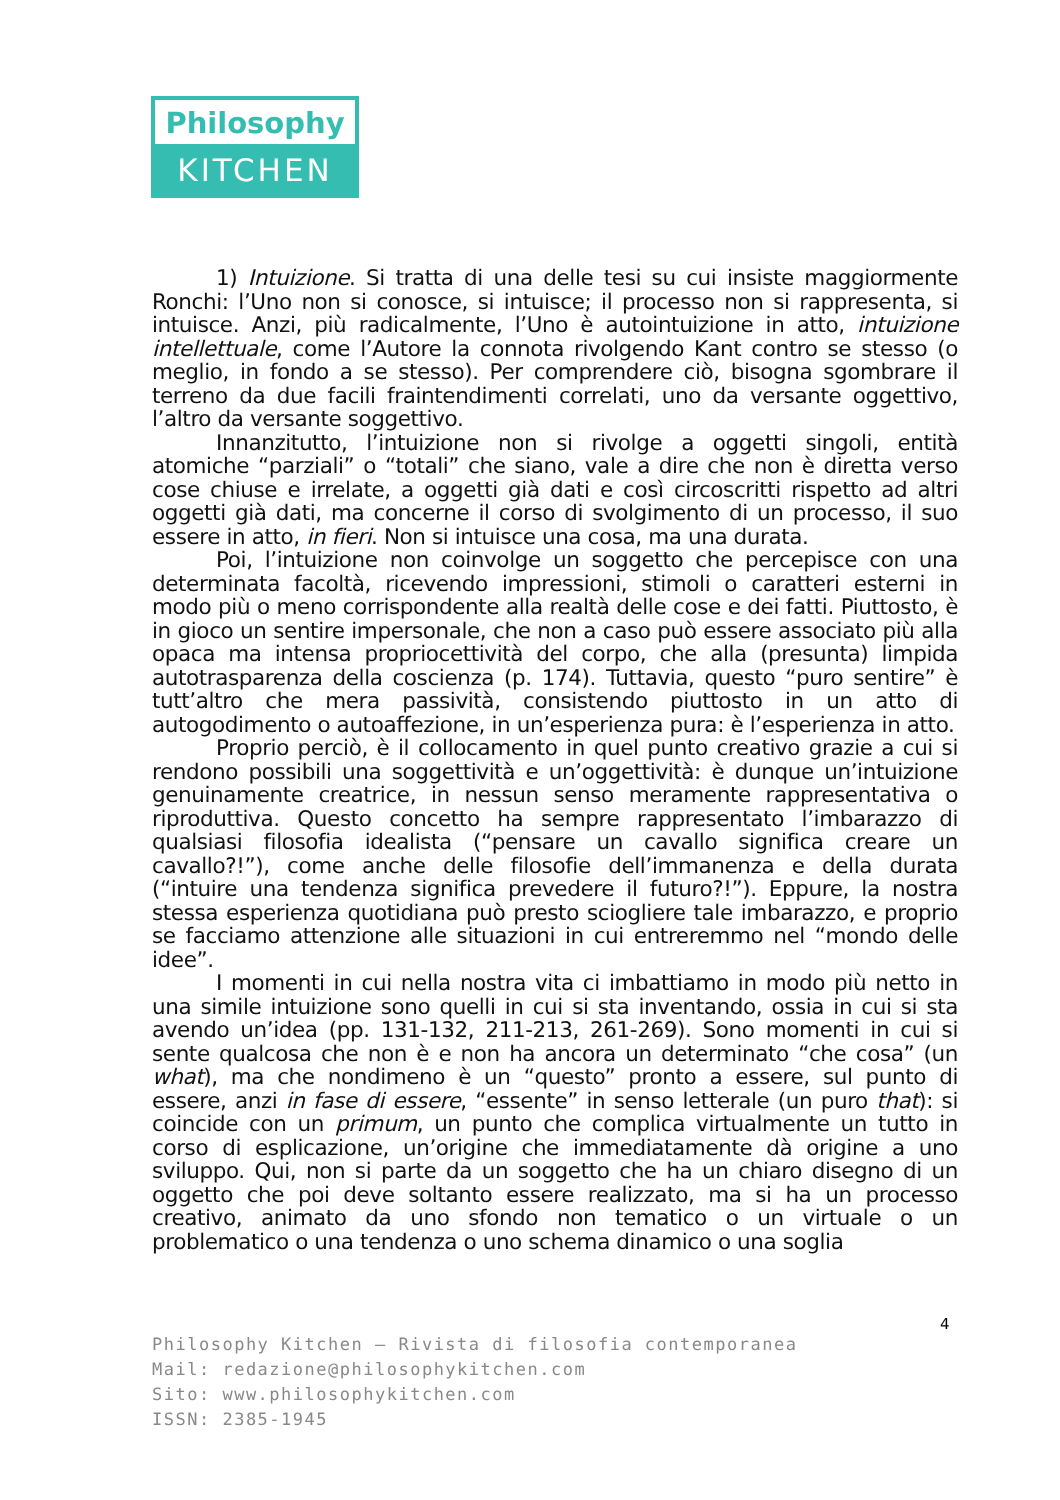Philosophy
KITCHEN
1) Intuizione. Si tratta di una delle tesi su cui insiste maggiormente Ronchi: l’Uno non si conosce, si intuisce; il processo non si rappresenta, si intuisce. Anzi, più radicalmente, l’Uno è autointuizione in atto, intuizione intellettuale, come l’Autore la connota rivolgendo Kant contro se stesso (o meglio, in fondo a se stesso). Per comprendere ciò, bisogna sgombrare il terreno da due facili fraintendimenti correlati, uno da versante oggettivo, l’altro da versante soggettivo.
Innanzitutto, l’intuizione non si rivolge a oggetti singoli, entità atomiche “parziali” o “totali” che siano, vale a dire che non è diretta verso cose chiuse e irrelate, a oggetti già dati e così circoscritti rispetto ad altri oggetti già dati, ma concerne il corso di svolgimento di un processo, il suo essere in atto, in fieri. Non si intuisce una cosa, ma una durata.
Poi, l’intuizione non coinvolge un soggetto che percepisce con una determinata facoltà, ricevendo impressioni, stimoli o caratteri esterni in modo più o meno corrispondente alla realtà delle cose e dei fatti. Piuttosto, è in gioco un sentire impersonale, che non a caso può essere associato più alla opaca ma intensa propriocettività del corpo, che alla (presunta) limpida autotrasparenza della coscienza (p. 174). Tuttavia, questo “puro sentire” è tutt’altro che mera passività, consistendo piuttosto in un atto di autogodimento o autoaffezione, in un’esperienza pura: è l’esperienza in atto.
Proprio perciò, è il collocamento in quel punto creativo grazie a cui si rendono possibili una soggettività e un’oggettività: è dunque un’intuizione genuinamente creatrice, in nessun senso meramente rappresentativa o riproduttiva. Questo concetto ha sempre rappresentato l’imbarazzo di qualsiasi filosofia idealista (“pensare un cavallo significa creare un cavallo?!”), come anche delle filosofie dell’immanenza e della durata (“intuire una tendenza significa prevedere il futuro?!”). Eppure, la nostra stessa esperienza quotidiana può presto sciogliere tale imbarazzo, e proprio se facciamo attenzione alle situazioni in cui entreremmo nel “mondo delle idee”.
I momenti in cui nella nostra vita ci imbattiamo in modo più netto in una simile intuizione sono quelli in cui si sta inventando, ossia in cui si sta avendo un’idea (pp. 131-132, 211-213, 261-269). Sono momenti in cui si sente qualcosa che non è e non ha ancora un determinato “che cosa” (un what), ma che nondimeno è un “questo” pronto a essere, sul punto di essere, anzi in fase di essere, “essente” in senso letterale (un puro that): si coincide con un primum, un punto che complica virtualmente un tutto in corso di esplicazione, un’origine che immediatamente dà origine a uno sviluppo. Qui, non si parte da un soggetto che ha un chiaro disegno di un oggetto che poi deve soltanto essere realizzato, ma si ha un processo creativo, animato da uno sfondo non tematico o un virtuale o un problematico o una tendenza o uno schema dinamico o una soglia
4
Philosophy Kitchen – Rivista di filosofia contemporanea
Mail: redazione@philosophykitchen.com
Sito: www.philosophykitchen.com
ISSN: 2385-1945